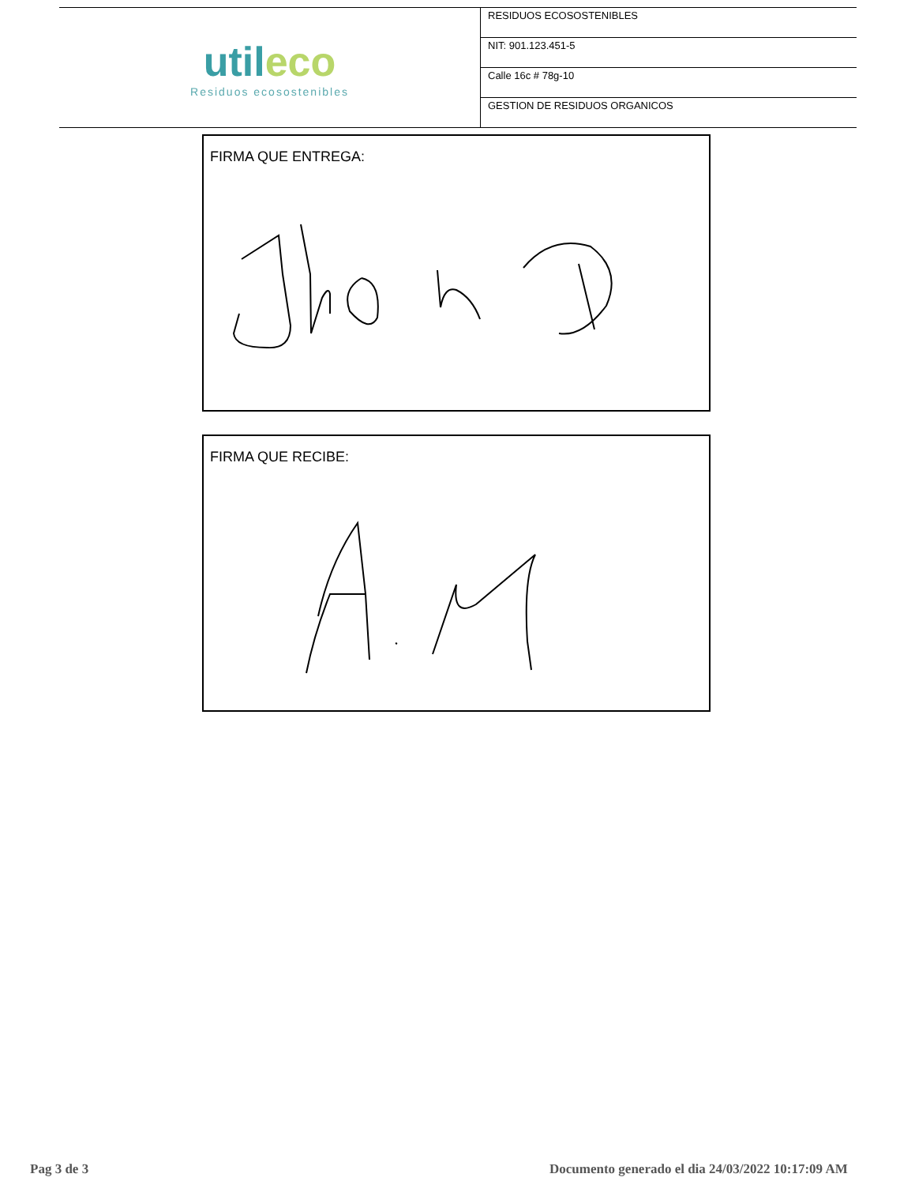| util eco Residuos ecosostenibles | RESIDUOS ECOSOSTENIBLES |
| | NIT: 901.123.451-5 |
| | Calle 16c # 78g-10 |
| | GESTION DE RESIDUOS ORGANICOS |
FIRMA QUE ENTREGA:
FIRMA QUE RECIBE:
Pag 3 de 3
Documento generado el dia 24/03/2022 10:17:09 AM